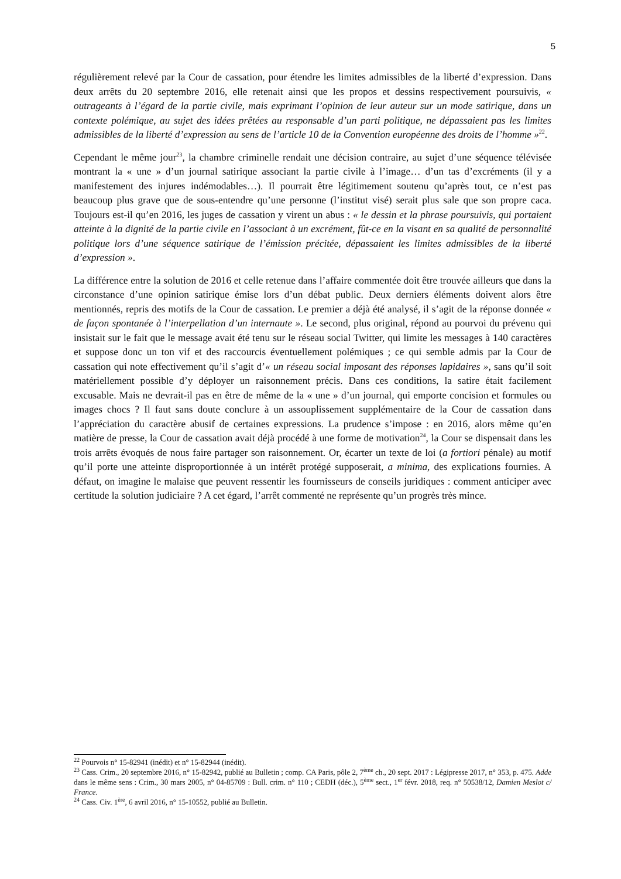5
régulièrement relevé par la Cour de cassation, pour étendre les limites admissibles de la liberté d’expression. Dans deux arrêts du 20 septembre 2016, elle retenait ainsi que les propos et dessins respectivement poursuivis, « outrageants à l’égard de la partie civile, mais exprimant l’opinion de leur auteur sur un mode satirique, dans un contexte polémique, au sujet des idées prêtées au responsable d’un parti politique, ne dépassaient pas les limites admissibles de la liberté d’expression au sens de l’article 10 de la Convention européenne des droits de l’homme »<sup>22</sup>.
Cependant le même jour<sup>23</sup>, la chambre criminelle rendait une décision contraire, au sujet d’une séquence télévisée montrant la « une » d’un journal satirique associant la partie civile à l’image… d’un tas d’excréments (il y a manifestement des injures indémodables…). Il pourrait être légitimement soutenu qu’après tout, ce n’est pas beaucoup plus grave que de sous-entendre qu’une personne (l’institut visé) serait plus sale que son propre caca. Toujours est-il qu’en 2016, les juges de cassation y virent un abus : « le dessin et la phrase poursuivis, qui portaient atteinte à la dignité de la partie civile en l’associant à un excrément, fût-ce en la visant en sa qualité de personnalité politique lors d’une séquence satirique de l’émission précitée, dépassaient les limites admissibles de la liberté d’expression ».
La différence entre la solution de 2016 et celle retenue dans l’affaire commentée doit être trouvée ailleurs que dans la circonstance d’une opinion satirique émise lors d’un débat public. Deux derniers éléments doivent alors être mentionnés, repris des motifs de la Cour de cassation. Le premier a déjà été analysé, il s’agit de la réponse donnée « de façon spontanée à l’interpellation d’un internaute ». Le second, plus original, répond au pourvoi du prévenu qui insistait sur le fait que le message avait été tenu sur le réseau social Twitter, qui limite les messages à 140 caractères et suppose donc un ton vif et des raccourcis éventuellement polémiques ; ce qui semble admis par la Cour de cassation qui note effectivement qu’il s’agit d’« un réseau social imposant des réponses lapidaires », sans qu’il soit matériellement possible d’y déployer un raisonnement précis. Dans ces conditions, la satire était facilement excusable. Mais ne devrait-il pas en être de même de la « une » d’un journal, qui emporte concision et formules ou images chocs ? Il faut sans doute conclure à un assouplissement supplémentaire de la Cour de cassation dans l’appréciation du caractère abusif de certaines expressions. La prudence s’impose : en 2016, alors même qu’en matière de presse, la Cour de cassation avait déjà procédé à une forme de motivation<sup>24</sup>, la Cour se dispensait dans les trois arrêts évoqués de nous faire partager son raisonnement. Or, écarter un texte de loi (a fortiori pénale) au motif qu’il porte une atteinte disproportionnée à un intérêt protégé supposerait, a minima, des explications fournies. A défaut, on imagine le malaise que peuvent ressentir les fournisseurs de conseils juridiques : comment anticiper avec certitude la solution judiciaire ? A cet égard, l’arrêt commenté ne représente qu’un progrès très mince.
<sup>22</sup> Pourvois n° 15-82941 (inédit) et n° 15-82944 (inédit).
<sup>23</sup> Cass. Crim., 20 septembre 2016, n° 15-82942, publié au Bulletin ; comp. CA Paris, pôle 2, 7<sup>ème</sup> ch., 20 sept. 2017 : Légipresse 2017, n° 353, p. 475. Adde dans le même sens : Crim., 30 mars 2005, n° 04-85709 : Bull. crim. n° 110 ; CEDH (déc.), 5<sup>ème</sup> sect., 1<sup>er</sup> févr. 2018, req. n° 50538/12, Damien Meslot c/ France.
<sup>24</sup> Cass. Civ. 1<sup>ère</sup>, 6 avril 2016, n° 15-10552, publié au Bulletin.